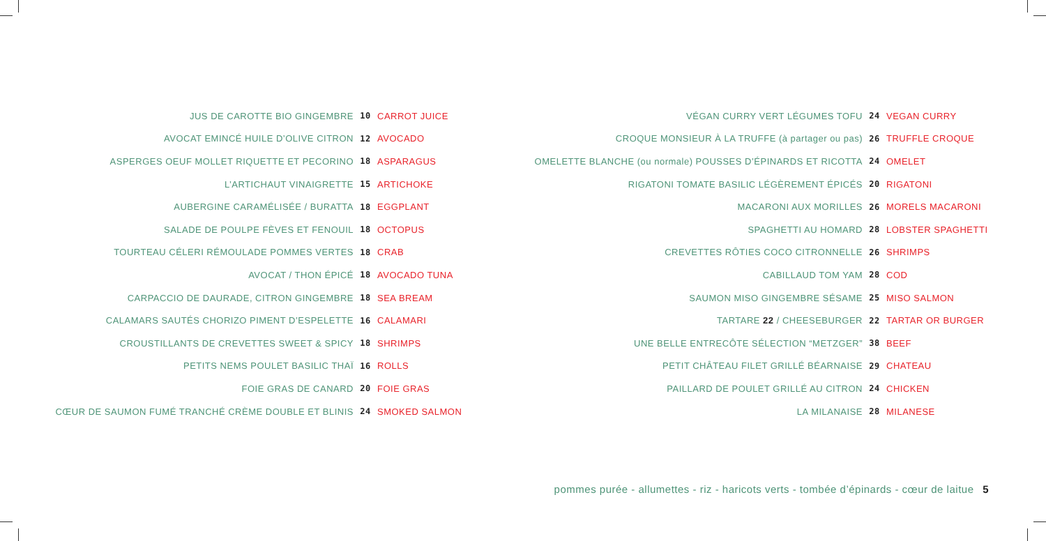| JUS DE CAROTTE BIO GINGEMBRE | 10 | CARROT JUICE |
| AVOCAT EMINCÉ HUILE D’OLIVE CITRON | 12 | AVOCADO |
| ASPERGES OEUF MOLLET RIQUETTE ET PECORINO | 18 | ASPARAGUS |
| L’ARTICHAUT VINAIGRETTE | 15 | ARTICHOKE |
| AUBERGINE CARAMÉLISÉE / BURATTA | 18 | EGGPLANT |
| SALADE DE POULPE FÈVES ET FENOUIL | 18 | OCTOPUS |
| TOURTEAU CÉLERI RÉMOULADE POMMES VERTES | 18 | CRAB |
| AVOCAT / THON ÉPICÉ | 18 | AVOCADO TUNA |
| CARPACCIO DE DAURADE, CITRON GINGEMBRE | 18 | SEA BREAM |
| CALAMARS SAUTÉS CHORIZO PIMENT D’ESPELETTE | 16 | CALAMARI |
| CROUSTILLANTS DE CREVETTES SWEET & SPICY | 18 | SHRIMPS |
| PETITS NEMS POULET BASILIC THAÏ | 16 | ROLLS |
| FOIE GRAS DE CANARD | 20 | FOIE GRAS |
| CŒUR DE SAUMON FUMÉ TRANCHÉ CRÈME DOUBLE ET BLINIS | 24 | SMOKED SALMON |
| VÉGAN CURRY VERT LÉGUMES TOFU | 24 | VEGAN CURRY |
| CROQUE MONSIEUR À LA TRUFFE (à partager ou pas) | 26 | TRUFFLE CROQUE |
| OMELETTE BLANCHE (ou normale) POUSSES D’ÉPINARDS ET RICOTTA | 24 | OMELET |
| RIGATONI TOMATE BASILIC LÉGÈREMENT ÉPICÉS | 20 | RIGATONI |
| MACARONI AUX MORILLES | 26 | MORELS MACARONI |
| SPAGHETTI AU HOMARD | 28 | LOBSTER SPAGHETTI |
| CREVETTES RÔTIES COCO CITRONNELLE | 26 | SHRIMPS |
| CABILLAUD TOM YAM | 28 | COD |
| SAUMON MISO GINGEMBRE SÉSAME | 25 | MISO SALMON |
| TARTARE 22 / CHEESEBURGER | 22 | TARTAR OR BURGER |
| UNE BELLE ENTRECÔTE SÉLECTION “METZGER” | 38 | BEEF |
| PETIT CHÂTEAU FILET GRILLÉ BÉARNAISE | 29 | CHATEAU |
| PAILLARD DE POULET GRILLÉ AU CITRON | 24 | CHICKEN |
| LA MILANAISE | 28 | MILANESE |
pommes purée - allumettes - riz - haricots verts - tombée d’épinards - cœur de laitue 5